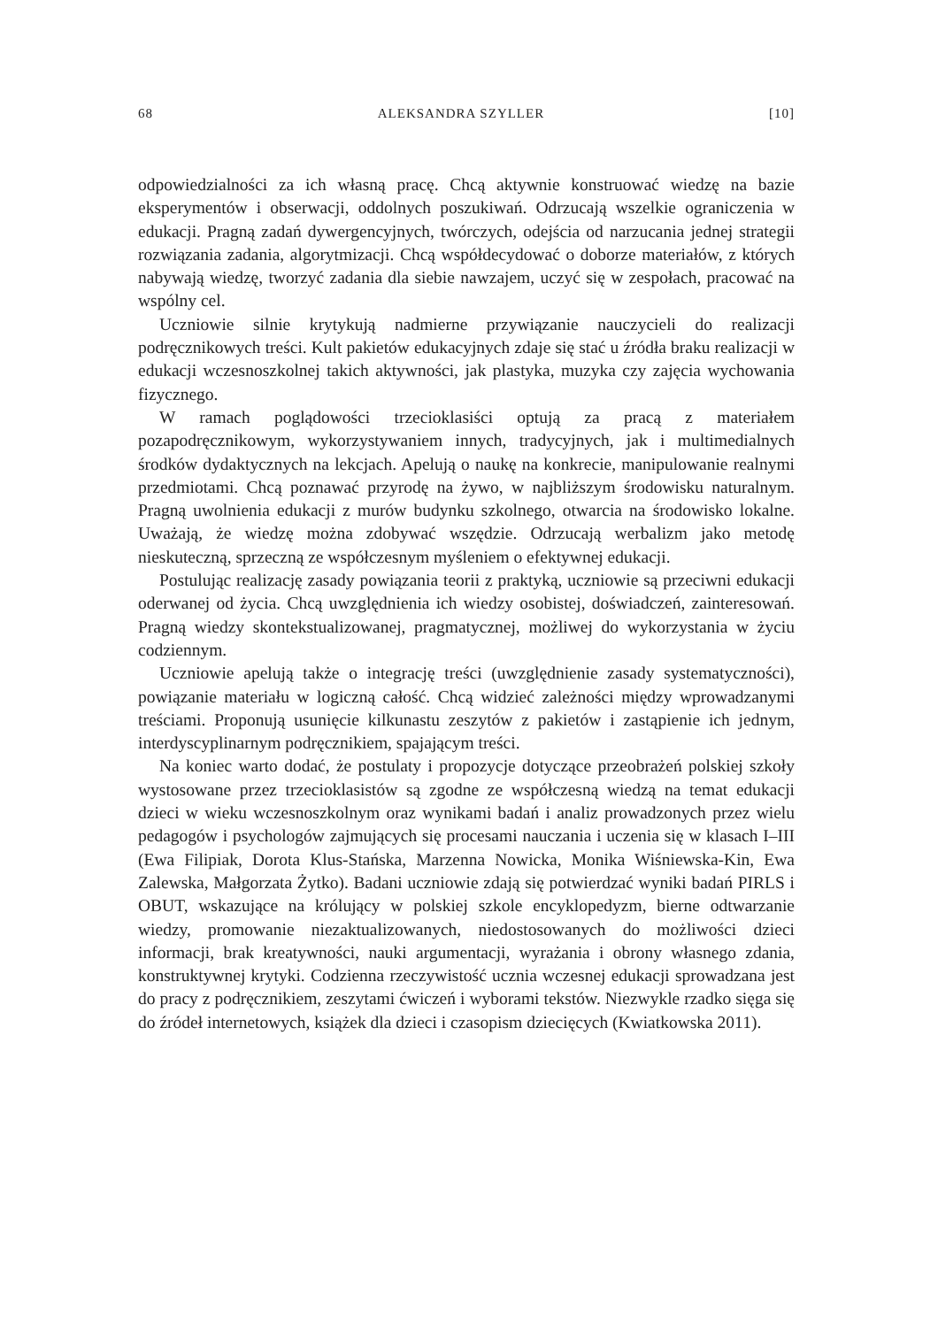68 ALEKSANDRA SZYLLER [10]
odpowiedzialności za ich własną pracę. Chcą aktywnie konstruować wiedzę na bazie eksperymentów i obserwacji, oddolnych poszukiwań. Odrzucają wszelkie ograniczenia w edukacji. Pragną zadań dywergencyjnych, twórczych, odejścia od narzucania jednej strategii rozwiązania zadania, algorytmizacji. Chcą współdecydować o doborze materiałów, z których nabywają wiedzę, tworzyć zadania dla siebie nawzajem, uczyć się w zespołach, pracować na wspólny cel.
Uczniowie silnie krytykują nadmierne przywiązanie nauczycieli do realizacji podręcznikowych treści. Kult pakietów edukacyjnych zdaje się stać u źródła braku realizacji w edukacji wczesnoszkolnej takich aktywności, jak plastyka, muzyka czy zajęcia wychowania fizycznego.
W ramach poglądowości trzecioklasiści optują za pracą z materiałem pozapodręcznikowym, wykorzystywaniem innych, tradycyjnych, jak i multimedialnych środków dydaktycznych na lekcjach. Apelują o naukę na konkrecie, manipulowanie realnymi przedmiotami. Chcą poznawać przyrodę na żywo, w najbliższym środowisku naturalnym. Pragną uwolnienia edukacji z murów budynku szkolnego, otwarcia na środowisko lokalne. Uważają, że wiedzę można zdobywać wszędzie. Odrzucają werbalizm jako metodę nieskuteczną, sprzeczną ze współczesnym myśleniem o efektywnej edukacji.
Postulując realizację zasady powiązania teorii z praktyką, uczniowie są przeciwni edukacji oderwanej od życia. Chcą uwzględnienia ich wiedzy osobistej, doświadczeń, zainteresowań. Pragną wiedzy skontekstualizowanej, pragmatycznej, możliwej do wykorzystania w życiu codziennym.
Uczniowie apelują także o integrację treści (uwzględnienie zasady systematyczności), powiązanie materiału w logiczną całość. Chcą widzieć zależności między wprowadzanymi treściami. Proponują usunięcie kilkunastu zeszytów z pakietów i zastąpienie ich jednym, interdyscyplinarnym podręcznikiem, spajającym treści.
Na koniec warto dodać, że postulaty i propozycje dotyczące przeobrażeń polskiej szkoły wystosowane przez trzecioklasistów są zgodne ze współczesną wiedzą na temat edukacji dzieci w wieku wczesnoszkolnym oraz wynikami badań i analiz prowadzonych przez wielu pedagogów i psychologów zajmujących się procesami nauczania i uczenia się w klasach I–III (Ewa Filipiak, Dorota Klus-Stańska, Marzenna Nowicka, Monika Wiśniewska-Kin, Ewa Zalewska, Małgorzata Żytko). Badani uczniowie zdają się potwierdzać wyniki badań PIRLS i OBUT, wskazujące na królujący w polskiej szkole encyklopedyzm, bierne odtwarzanie wiedzy, promowanie niezaktualizowanych, niedostosowanych do możliwości dzieci informacji, brak kreatywności, nauki argumentacji, wyrażania i obrony własnego zdania, konstruktywnej krytyki. Codzienna rzeczywistość ucznia wczesnej edukacji sprowadzana jest do pracy z podręcznikiem, zeszytami ćwiczeń i wyborami tekstów. Niezwykle rzadko sięga się do źródeł internetowych, książek dla dzieci i czasopism dziecięcych (Kwiatkowska 2011).